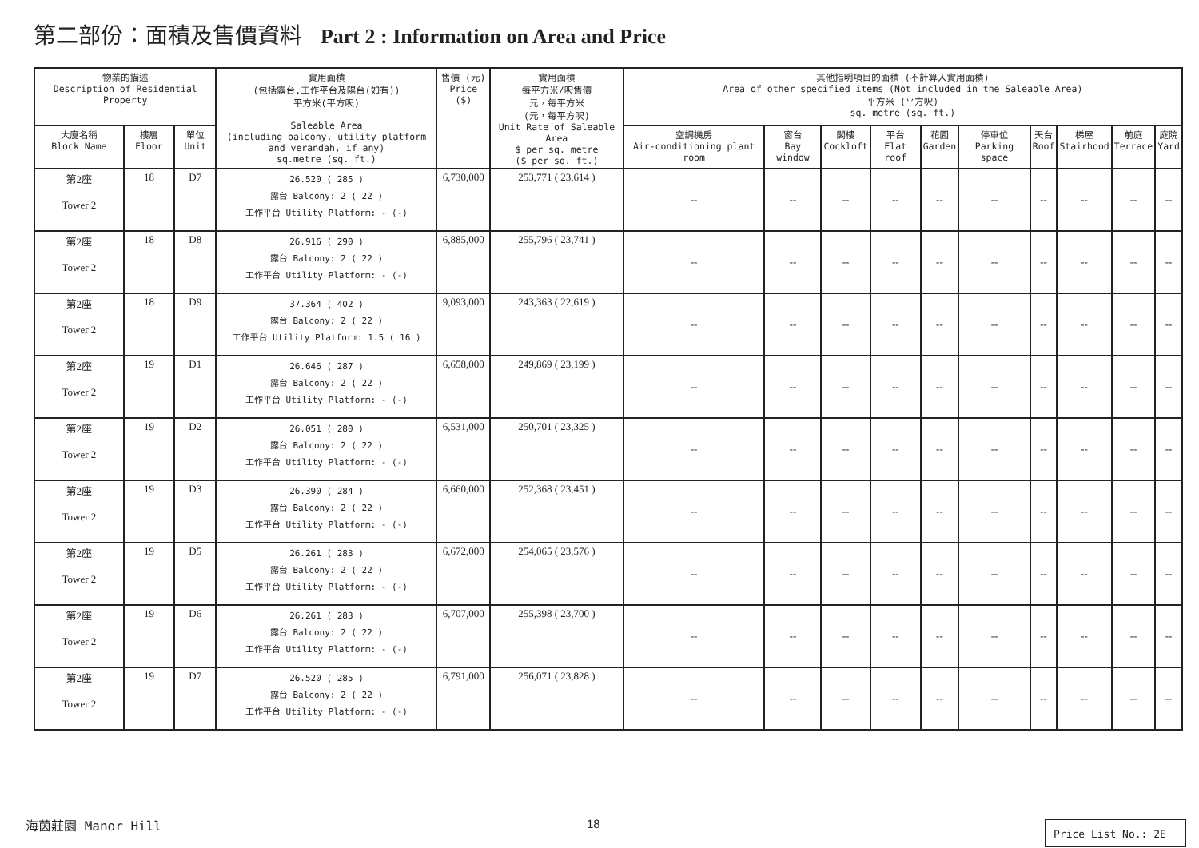第二部份：面積及售價資料 Part 2 : Information on Area and Price
| 物業的描述 Description of Residential Property | | | 實用面積 (包括露台,工作平台及陽台(如有)) 平方米(平方呎) Saleable Area (including balcony, utility platform and verandah, if any) sq.metre (sq. ft.) | 售價 (元) Price ($) | 實用面積 每平方米/呎售價 元，每平方米 (元，每平方呎) Unit Rate of Saleable Area $ per sq. metre ($ per sq. ft.) | 其他指明項目的面積 (不計算入實用面積) Area of other specified items (Not included in the Saleable Area) 平方米 (平方呎) sq. metre (sq. ft.) | | | | | | | | | |
| --- | --- | --- | --- | --- | --- | --- | --- | --- | --- | --- | --- | --- | --- | --- | --- |
| 大廈名稱 Block Name | 樓層 Floor | 單位 Unit | | | | 空調機房 Air-conditioning plant room | 窗台 Bay window | 閣樓 Cockloft | 平台 Flat roof | 花園 Garden | 停車位 Parking space | 天台 Roof | 梯屋 Stairhood | 前庭 Terrace | 庭院 Yard |
| 第2座 Tower 2 | 18 | D7 | 26.520 ( 285 ) 露台 Balcony: 2 ( 22 ) 工作平台 Utility Platform: - (-) | 6,730,000 | 253,771 ( 23,614 ) | -- | -- | -- | -- | -- | -- | -- | -- | -- | -- |
| 第2座 Tower 2 | 18 | D8 | 26.916 ( 290 ) 露台 Balcony: 2 ( 22 ) 工作平台 Utility Platform: - (-) | 6,885,000 | 255,796 ( 23,741 ) | -- | -- | -- | -- | -- | -- | -- | -- | -- | -- |
| 第2座 Tower 2 | 18 | D9 | 37.364 ( 402 ) 露台 Balcony: 2 ( 22 ) 工作平台 Utility Platform: 1.5 ( 16 ) | 9,093,000 | 243,363 ( 22,619 ) | -- | -- | -- | -- | -- | -- | -- | -- | -- | -- |
| 第2座 Tower 2 | 19 | D1 | 26.646 ( 287 ) 露台 Balcony: 2 ( 22 ) 工作平台 Utility Platform: - (-) | 6,658,000 | 249,869 ( 23,199 ) | -- | -- | -- | -- | -- | -- | -- | -- | -- | -- |
| 第2座 Tower 2 | 19 | D2 | 26.051 ( 280 ) 露台 Balcony: 2 ( 22 ) 工作平台 Utility Platform: - (-) | 6,531,000 | 250,701 ( 23,325 ) | -- | -- | -- | -- | -- | -- | -- | -- | -- | -- |
| 第2座 Tower 2 | 19 | D3 | 26.390 ( 284 ) 露台 Balcony: 2 ( 22 ) 工作平台 Utility Platform: - (-) | 6,660,000 | 252,368 ( 23,451 ) | -- | -- | -- | -- | -- | -- | -- | -- | -- | -- |
| 第2座 Tower 2 | 19 | D5 | 26.261 ( 283 ) 露台 Balcony: 2 ( 22 ) 工作平台 Utility Platform: - (-) | 6,672,000 | 254,065 ( 23,576 ) | -- | -- | -- | -- | -- | -- | -- | -- | -- | -- |
| 第2座 Tower 2 | 19 | D6 | 26.261 ( 283 ) 露台 Balcony: 2 ( 22 ) 工作平台 Utility Platform: - (-) | 6,707,000 | 255,398 ( 23,700 ) | -- | -- | -- | -- | -- | -- | -- | -- | -- | -- |
| 第2座 Tower 2 | 19 | D7 | 26.520 ( 285 ) 露台 Balcony: 2 ( 22 ) 工作平台 Utility Platform: - (-) | 6,791,000 | 256,071 ( 23,828 ) | -- | -- | -- | -- | -- | -- | -- | -- | -- | -- |
海茵莊園 Manor Hill 18 Price List No.: 2E